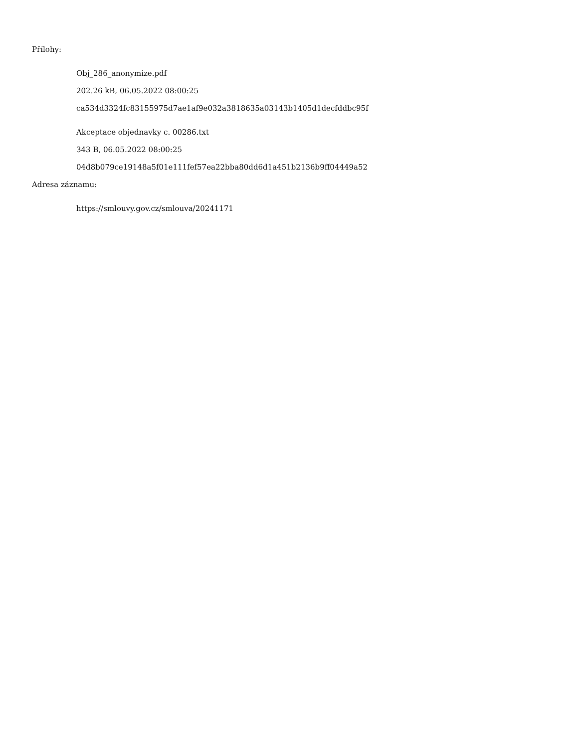Přílohy:
Obj_286_anonymize.pdf
202.26 kB, 06.05.2022 08:00:25
ca534d3324fc83155975d7ae1af9e032a3818635a03143b1405d1decfddbc95f
Akceptace objednavky c. 00286.txt
343 B, 06.05.2022 08:00:25
04d8b079ce19148a5f01e111fef57ea22bba80dd6d1a451b2136b9ff04449a52
Adresa záznamu:
https://smlouvy.gov.cz/smlouva/20241171